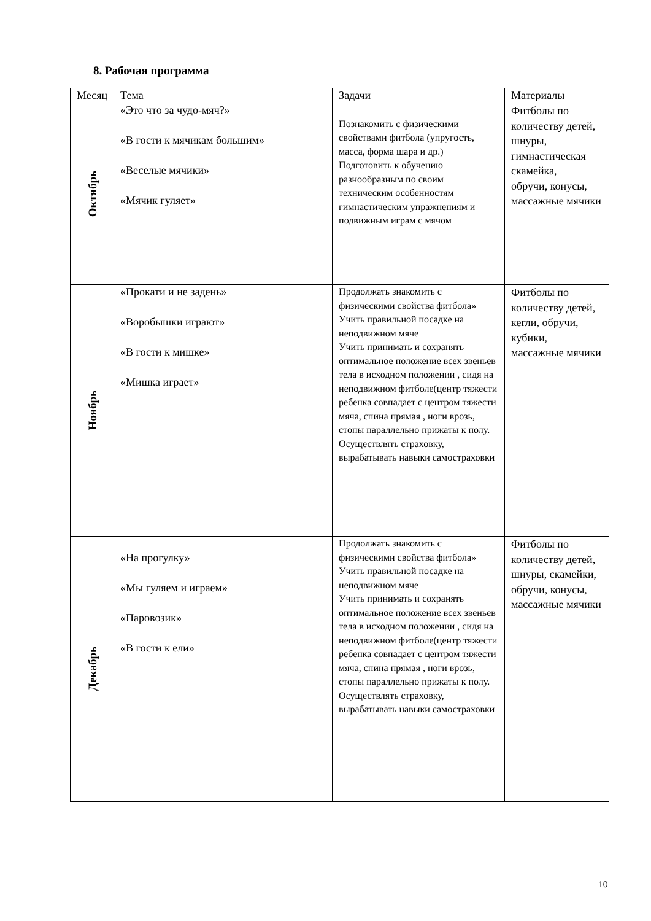8. Рабочая программа
| Месяц | Тема | Задачи | Материалы |
| --- | --- | --- | --- |
| Октябрь | «Это что за чудо-мяч?» «В гости к мячикам большим» «Веселые мячики» «Мячик гуляет» | Познакомить с физическими свойствами фитбола (упругость, масса, форма шара и др.) Подготовить к обучению разнообразным по своим техническим особенностям гимнастическим упражнениям и подвижным играм с мячом | Фитболы по количеству детей, шнуры, гимнастическая скамейка, обручи, конусы, массажные мячики |
| Ноябрь | «Прокати и не задень» «Воробышки играют» «В гости к мишке» «Мишка играет» | Продолжать знакомить с физическими свойства фитбола» Учить правильной посадке на неподвижном мяче Учить принимать и сохранять оптимальное положение всех звеньев тела в исходном положении , сидя на неподвижном фитболе(центр тяжести ребенка совпадает с центром тяжести мяча, спина прямая , ноги врозь, стопы параллельно прижаты к полу. Осуществлять страховку, вырабатывать навыки самостраховки | Фитболы по количеству детей, кегли, обручи, кубики, массажные мячики |
| Декабрь | «На прогулку» «Мы гуляем и играем» «Паровозик» «В гости к ели» | Продолжать знакомить с физическими свойства фитбола» Учить правильной посадке на неподвижном мяче Учить принимать и сохранять оптимальное положение всех звеньев тела в исходном положении , сидя на неподвижном фитболе(центр тяжести ребенка совпадает с центром тяжести мяча, спина прямая , ноги врозь, стопы параллельно прижаты к полу. Осуществлять страховку, вырабатывать навыки самостраховки | Фитболы по количеству детей, шнуры, скамейки, обручи, конусы, массажные мячики |
10